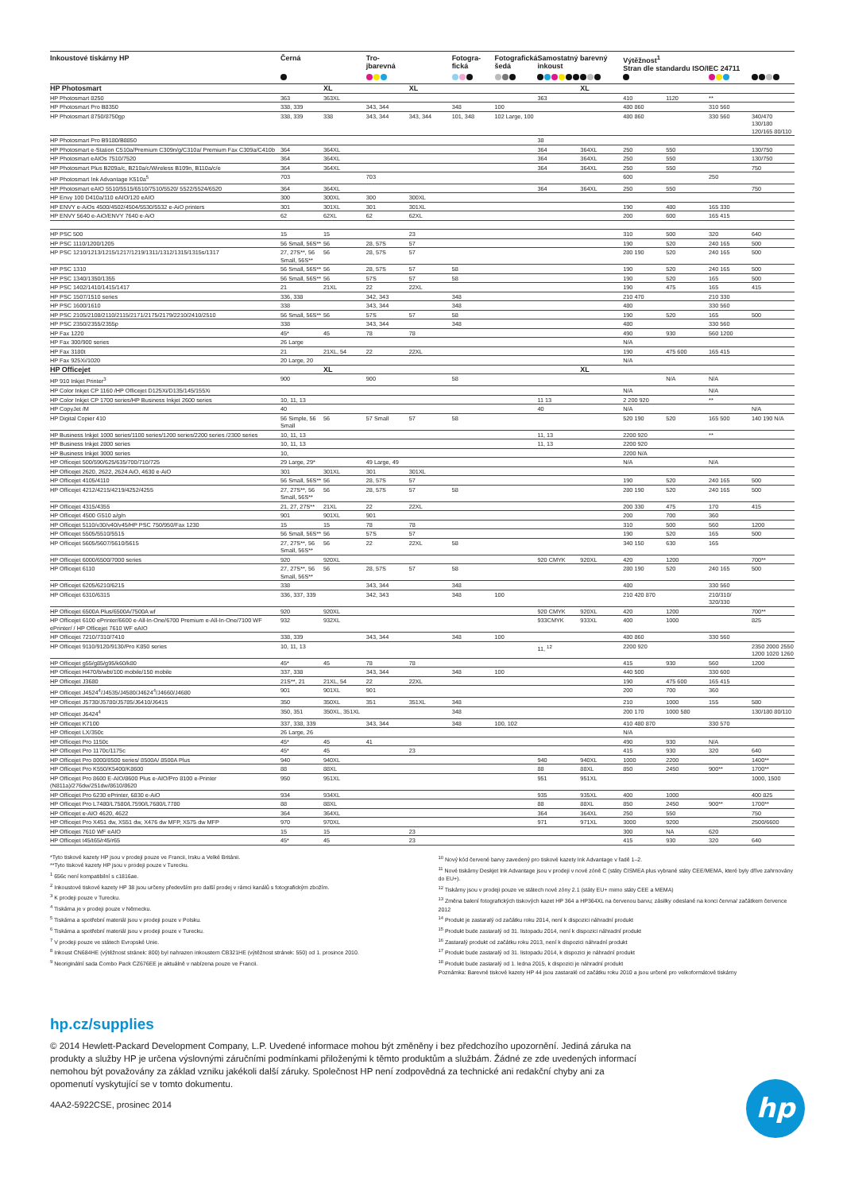| Inkoustové tiskárny HP | Černá | | Tro- jbarevná | | Fotogra- fická | Fotografická šedá | Samostatný barevný inkoust | | Výtěžnost<sup>1</sup> Stran dle standardu ISO/IEC 24711 | | | |
| --- | --- | --- | --- | --- | --- | --- | --- | --- | --- | --- | --- | --- |
| HP Photosmart | | XL | | XL | | | | XL | | | | |
| HP Photosmart 8250 | 363 | 363XL | | | | | 363 | | 410 | 1120 | ** | |
| HP Photosmart Pro B8350 | 338, 339 | | 343, 344 | | 348 | 100 | | | 480 860 | | 310 560 | |
| HP Photosmart 8750/8750gp | 338, 339 | 338 | 343, 344 | 343, 344 | 101, 348 | 102 Large, 100 | | | 480 860 | | 330 560 | 340/470 130/180 120/165 80/110 |
| HP Photosmart Pro B9180/B8850 | | | | | | | 38 | | | | | |
| HP Photosmart e-Station C510a/Premium C309n/g/C310a/ Premium Fax C309a/C410b | 364 | 364XL | | | | | 364 | 364XL | 250 | 550 | | 130/750 |
| HP Photosmart eAIOs 7510/7520 | 364 | 364XL | | | | | 364 | 364XL | 250 | 550 | | 130/750 |
| HP Photosmart Plus B209a/c, B210a/c/Wireless B109n, B110a/c/e | 364 | 364XL | | | | | 364 | 364XL | 250 | 550 | | 750 |
| HP Photosmart Ink Advantage K510a<sup>5</sup> | 703 | | 703 | | | | | | 600 | | 250 | |
| HP Photosmart eAIO 5510/5515/6510/7510/5520/ 5522/5524/6520 | 364 | 364XL | | | | | 364 | 364XL | 250 | 550 | | 750 |
| HP Envy 100 D410a/110 eAIO/120 eAIO | 300 | 300XL | 300 | 300XL | | | | | | | | |
| HP ENVY e-AiOs 4500/4502/4504/5530/5532 e-AiO printers | 301 | 301XL | 301 | 301XL | | | | | 190 | 480 | 165 330 | |
| HP ENVY 5640 e-AiO/ENVY 7640 e-AiO | 62 | 62XL | 62 | 62XL | | | | | 200 | 600 | 165 415 | |
| HP PSC 500 | 15 | 15 | | 23 | | | | | 310 | 500 | 320 | 640 |
| HP PSC 1110/1200/1205 | 56 Small, 56S** | 56 | 28, 57S | 57 | | | | | 190 | 520 | 240 165 | 500 |
| HP PSC 1210/1213/1215/1217/1219/1311/1312/1315/1315s/1317 | 27, 27S**, 56 Small, 56S** | 56 | 28, 57S | 57 | | | | | 280 190 | 520 | 240 165 | 500 |
| HP PSC 1310 | 56 Small, 56S** | 56 | 28, 57S | 57 | 58 | | | | 190 | 520 | 240 165 | 500 |
| HP PSC 1340/1350/1355 | 56 Small, 56S** | 56 | 57S | 57 | 58 | | | | 190 | 520 | 165 | 500 |
| HP PSC 1402/1410/1415/1417 | 21 | 21XL | 22 | 22XL | | | | | 190 | 475 | 165 | 415 |
| HP PSC 1507/1510 series | 336, 338 | | 342, 343 | | 348 | | | | 210 470 | | 210 330 | |
| HP PSC 1600/1610 | 338 | | 343, 344 | | 348 | | | | 480 | | 330 560 | |
| HP PSC 2105/2108/2110/2115/2171/2175/2179/2210/2410/2510 | 56 Small, 56S** | 56 | 57S | 57 | 58 | | | | 190 | 520 | 165 | 500 |
| HP PSC 2350/2355/2355p | 338 | | 343, 344 | | 348 | | | | 480 | | 330 560 | |
| HP Fax 1220 | 45* | 45 | 78 | 78 | | | | | 490 | 930 | 560 1200 | |
| HP Fax 300/900 series | 26 Large | | | | | | | | N/A | | | |
| HP Fax 3180t | 21 | 21XL, 54 | 22 | 22XL | | | | | 190 | 475 600 | 165 415 | |
| HP Fax 925Xi/1020 | 20 Large, 20 | | | | | | | | N/A | | | |
| HP Officejet | | XL | | | | | | XL | | | | |
| HP 910 Inkjet Printer<sup>3</sup> | 900 | | 900 | | 58 | | | | | N/A | N/A | |
| HP Color Inkjet CP 1160 /HP Officejet D125Xi/D135/145/155Xi | | | | | | | | | N/A | | N/A | |
| HP Color Inkjet CP 1700 series/HP Business Inkjet 2600 series | 10, 11, 13 | | | | | | 11 13 | | 2 200 920 | | ** | |
| HP CopyJet /M | 40 | | | | | | 40 | | N/A | | | N/A |
| HP Digital Copier 410 | 56 Simple, 56 Small | 56 | 57 Small | 57 | 58 | | | | 520 190 | 520 | 165 500 | 140 190 N/A |
| HP Business Inkjet 1000 series/1100 series/1200 series/2200 series /2300 series | 10, 11, 13 | | | | | | 11, 13 | | 2200 920 | | ** | |
| HP Business Inkjet 2800 series | 10, 11, 13 | | | | | | 11, 13 | | 2200 920 | | | |
| HP Business Inkjet 3000 series | 10, | | | | | | | | 2200 N/A | | | |
| HP Officejet 500/590/625/635/700/710/725 | 29 Large, 29* | | 49 Large, 49 | | | | | | N/A | | N/A | |
| HP Officejet 2620, 2622, 2624 AiO, 4630 e-AiO | 301 | 301XL | 301 | 301XL | | | | | | | | |
| HP Officejet 4105/4110 | 56 Small, 56S** | 56 | 28, 57S | 57 | | | | | 190 | 520 | 240 165 | 500 |
| HP Officejet 4212/4215/4219/4252/4255 | 27, 27S**, 56 Small, 56S** | 56 | 28, 57S | 57 | 58 | | | | 280 190 | 520 | 240 165 | 500 |
| HP Officejet 4315/4355 | 21, 27, 27S** | 21XL | 22 | 22XL | | | | | 200 330 | 475 | 170 | 415 |
| HP Officejet 4500 G510 a/g/n | 901 | 901XL | 901 | | | | | | 200 | 700 | 360 | |
| HP Officejet 5110/v30/v40/v45/HP PSC 750/950/Fax 1230 | 15 | 15 | 78 | 78 | | | | | 310 | 500 | 560 | 1200 |
| HP Officejet 5505/5510/5515 | 56 Small, 56S** | 56 | 57S | 57 | | | | | 190 | 520 | 165 | 500 |
| HP Officejet 5605/5607/5610/5615 | 27, 27S**, 56 Small, 56S** | 56 | 22 | 22XL | 58 | | | | 340 150 | 630 | 165 | |
| HP Officejet 6000/6500/7000 series | 920 | 920XL | | | | | 920 CMYK | 920XL | 420 | 1200 | | 700** |
| HP Officejet 6110 | 27, 27S**, 56 Small, 56S** | 56 | 28, 57S | 57 | 58 | | | | 280 190 | 520 | 240 165 | 500 |
| HP Officejet 6205/6210/6215 | 338 | | 343, 344 | | 348 | | | | 480 | | 330 560 | |
| HP Officejet 6310/6315 | 336, 337, 339 | | 342, 343 | | 348 | 100 | | | 210 420 870 | | 210/310/ 320/330 | |
| HP Officejet 6500A Plus/6500A/7500A wf | 920 | 920XL | | | | | 920 CMYK | 920XL | 420 | 1200 | | 700** |
| HP Officejet 6100 ePrinter/6600 e-All-In-One/6700 Premium e-All-In-One/7100 WF ePrinter/ / HP Officejet 7610 WF eAIO | 932 | 932XL | | | | | 933CMYK | 933XL | 400 | 1000 | | 825 |
| HP Officejet 7210/7310/7410 | 338, 339 | | 343, 344 | | 348 | 100 | | | 480 860 | | 330 560 | |
| HP Officejet 9110/9120/9130/Pro K850 series | 10, 11, 13 | | | | | | 11, <sup>12</sup> | | 2200 920 | | | 2350 2000 2550 1200 1020 1260 |
| HP Officejet g55/g85/g95/k60/k80 | 45* | 45 | 78 | 78 | | | | | 415 | 930 | 560 | 1200 |
| HP Officejet H470/b/wbt/100 mobile/150 mobile | 337, 338 | | 343, 344 | | 348 | 100 | | | 440 500 | | 330 600 | |
| HP Officejet J3680 | 21S**, 21 | 21XL, 54 | 22 | 22XL | | | | | 190 | 475 600 | 165 415 | |
| HP Officejet J4524<sup>4</sup>/J4535/J4580/J4624<sup>4</sup>/J4660/J4680 | 901 | 901XL | 901 | | | | | | 200 | 700 | 360 | |
| HP Officejet J5730/J5780/J5785/J6410/J6415 | 350 | 350XL | 351 | 351XL | 348 | | | | 210 | 1000 | 155 | 580 |
| HP Officejet J6424<sup>4</sup> | 350, 351 | 350XL, 351XL | | | 348 | | | | 200 170 | 1000 580 | | 130/180 80/110 |
| HP Officejet K7100 | 337, 338, 339 | | 343, 344 | | 348 | 100, 102 | | | 410 480 870 | | 330 570 | |
| HP Officejet LX/350c | 26 Large, 26 | | | | | | | | N/A | | | |
| HP Officejet Pro 1150c | 45* | 45 | 41 | | | | | | 490 | 930 | N/A | |
| HP Officejet Pro 1170c/1175c | 45* | 45 | | 23 | | | | | 415 | 930 | 320 | 640 |
| HP Officejet Pro 8000/8500 series/ 8500A/ 8500A Plus | 940 | 940XL | | | | | 940 | 940XL | 1000 | 2200 | | 1400** |
| HP Officejet Pro K550/K5400/K8600 | 88 | 88XL | | | | | 88 | 88XL | 850 | 2450 | 900** | 1700** |
| HP Officejet Pro 8600 E-AIO/8600 Plus e-AIO/Pro 8100 e-Printer (N811a)/276dw/251dw/8610/8620 | 950 | 951XL | | | | | 951 | 951XL | | | | 1000, 1500 |
| HP Officejet Pro 6230 ePrinter, 6830 e-AiO | 934 | 934XL | | | | | 935 | 935XL | 400 | 1000 | | 400 825 |
| HP Officejet Pro L7480/L7580/L7590/L7680/L7780 | 88 | 88XL | | | | | 88 | 88XL | 850 | 2450 | 900** | 1700** |
| HP Officejet e-AIO 4620, 4622 | 364 | 364XL | | | | | 364 | 364XL | 250 | 550 | | 750 |
| HP Officejet Pro X451 dw, X551 dw, X476 dw MFP, X575 dw MFP | 970 | 970XL | | | | | 971 | 971XL | 3000 | 9200 | | 2500/6600 |
| HP Officejet 7610 WF eAIO | 15 | 15 | | 23 | | | | | 300 | NA | 620 | |
| HP Officejet t45/t65/r45/r65 | 45* | 45 | | 23 | | | | | 415 | 930 | 320 | 640 |
*Tyto tiskové kazety HP jsou v prodeji pouze ve Francii, Irsku a Velké Británii.
**Tyto tiskové kazety HP jsou v prodeji pouze v Turecku.
<sup>1</sup> 656c není kompatibilní s c1816ae.
<sup>2</sup> Inkoustové tiskové kazety HP 38 jsou určeny především pro další prodej v rámci kanálů s fotografickým zbožím.
<sup>3</sup> K prodeji pouze v Turecku.
<sup>4</sup> Tiskárna je v prodeji pouze v Německu.
<sup>5</sup> Tiskárna a spotřební materiál jsou v prodeji pouze v Polsku.
<sup>6</sup> Tiskárna a spotřební materiál jsou v prodeji pouze v Turecku.
<sup>7</sup> V prodeji pouze ve státech Evropské Unie.
<sup>8</sup> Inkoust CN684HE (výtěžnost stránek: 800) byl nahrazen inkoustem CB321HE (výtěžnost stránek: 550) od 1. prosince 2010.
<sup>9</sup> Neoriginální sada Combo Pack CZ676EE je aktuálně v nabízena pouze ve Francii.
<sup>10</sup> Nový kód červené barvy zavedený pro tiskové kazety Ink Advantage v řadě 1–2.
<sup>11</sup> Nové tiskárny Deskjet Ink Advantage jsou v prodeji v nové zóně C (státy CISMEA plus vybrané státy CEE/MEMA, které byly dříve zahrnovány do EU+).
<sup>12</sup> Tiskárny jsou v prodeji pouze ve státech nové zóny 2.1 (státy EU+ mimo státy CEE a MEMA)
<sup>13</sup> Změna balení fotografických tiskových kazet HP 364 a HP364XL na červenou barvu; zásilky odeslané na konci června/ začátkem července 2012
<sup>14</sup> Produkt je zastaralý od začátku roku 2014, není k dispozici náhradní produkt
<sup>15</sup> Produkt bude zastaralý od 31. listopadu 2014, není k dispozici náhradní produkt
<sup>16</sup> Zastaralý produkt od začátku roku 2013, není k dispozici náhradní produkt
<sup>17</sup> Produkt bude zastaralý od 31. listopadu 2014, k dispozici je náhradní produkt
<sup>18</sup> Produkt bude zastaralý od 1. ledna 2015, k dispozici je náhradní produkt
Poznámka: Barevné tiskové kazety HP 44 jsou zastaralé od začátku roku 2010 a jsou určené pro velkoformátové tiskárny
hp.cz/supplies
© 2014 Hewlett-Packard Development Company, L.P. Uvedené informace mohou být změněny i bez předchozího upozornění. Jediná záruka na produkty a služby HP je určena výslovnými záručními podmínkami přiloženými k těmto produktům a službám. Žádné ze zde uvedených informací nemohou být považovány za základ vzniku jakékoli další záruky. Společnost HP není zodpovědná za technické ani redakční chyby ani za opomenutí vyskytující se v tomto dokumentu.
4AA2-5922CSE, prosinec 2014
hp